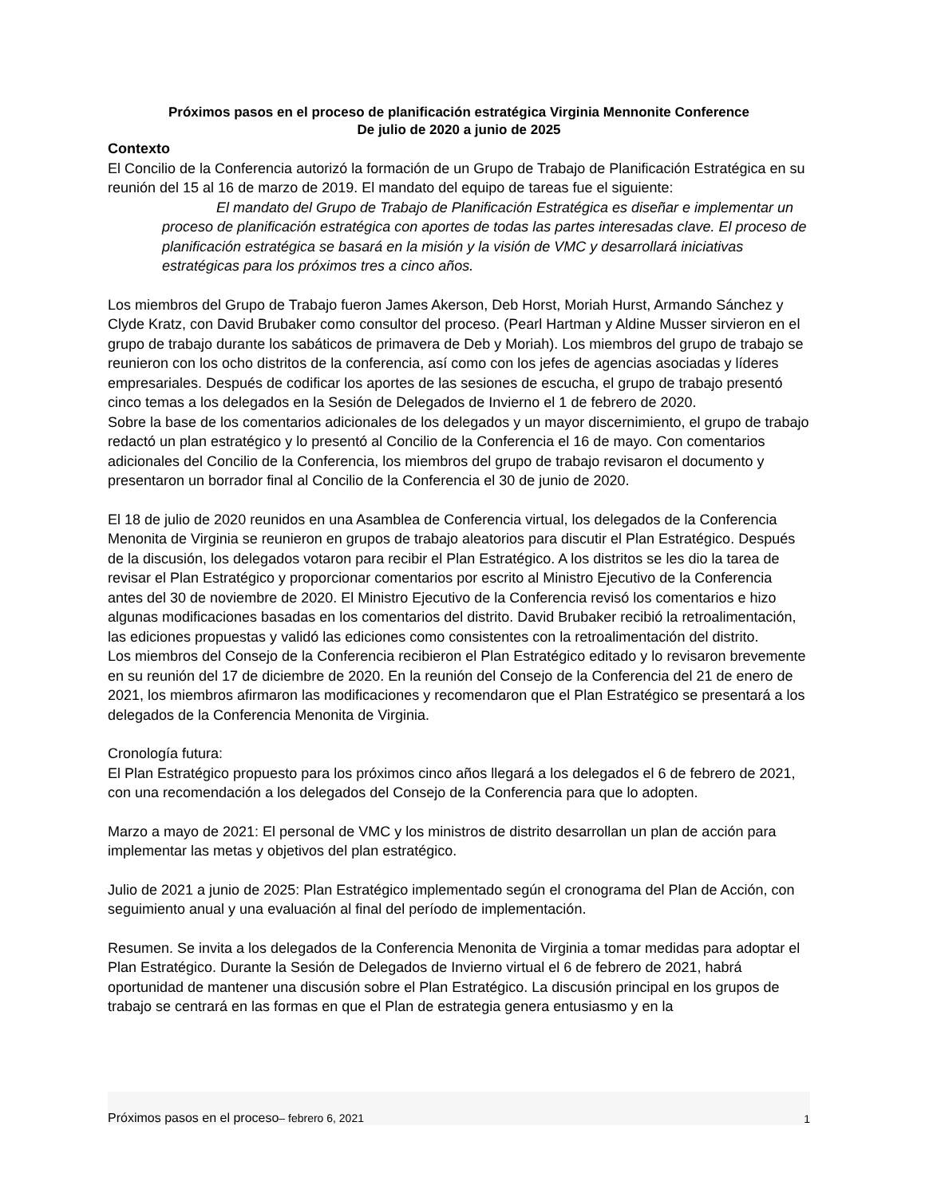Próximos pasos en el proceso de planificación estratégica Virginia Mennonite Conference
De julio de 2020 a junio de 2025
Contexto
El Concilio de la Conferencia autorizó la formación de un Grupo de Trabajo de Planificación Estratégica en su reunión del 15 al 16 de marzo de 2019. El mandato del equipo de tareas fue el siguiente:
El mandato del Grupo de Trabajo de Planificación Estratégica es diseñar e implementar un proceso de planificación estratégica con aportes de todas las partes interesadas clave. El proceso de planificación estratégica se basará en la misión y la visión de VMC y desarrollará iniciativas estratégicas para los próximos tres a cinco años.
Los miembros del Grupo de Trabajo fueron James Akerson, Deb Horst, Moriah Hurst, Armando Sánchez y Clyde Kratz, con David Brubaker como consultor del proceso. (Pearl Hartman y Aldine Musser sirvieron en el grupo de trabajo durante los sabáticos de primavera de Deb y Moriah). Los miembros del grupo de trabajo se reunieron con los ocho distritos de la conferencia, así como con los jefes de agencias asociadas y líderes empresariales. Después de codificar los aportes de las sesiones de escucha, el grupo de trabajo presentó cinco temas a los delegados en la Sesión de Delegados de Invierno el 1 de febrero de 2020.
Sobre la base de los comentarios adicionales de los delegados y un mayor discernimiento, el grupo de trabajo redactó un plan estratégico y lo presentó al Concilio de la Conferencia el 16 de mayo. Con comentarios adicionales del Concilio de la Conferencia, los miembros del grupo de trabajo revisaron el documento y presentaron un borrador final al Concilio de la Conferencia el 30 de junio de 2020.
El 18 de julio de 2020 reunidos en una Asamblea de Conferencia virtual, los delegados de la Conferencia Menonita de Virginia se reunieron en grupos de trabajo aleatorios para discutir el Plan Estratégico. Después de la discusión, los delegados votaron para recibir el Plan Estratégico. A los distritos se les dio la tarea de revisar el Plan Estratégico y proporcionar comentarios por escrito al Ministro Ejecutivo de la Conferencia antes del 30 de noviembre de 2020. El Ministro Ejecutivo de la Conferencia revisó los comentarios e hizo algunas modificaciones basadas en los comentarios del distrito. David Brubaker recibió la retroalimentación, las ediciones propuestas y validó las ediciones como consistentes con la retroalimentación del distrito.
Los miembros del Consejo de la Conferencia recibieron el Plan Estratégico editado y lo revisaron brevemente en su reunión del 17 de diciembre de 2020. En la reunión del Consejo de la Conferencia del 21 de enero de 2021, los miembros afirmaron las modificaciones y recomendaron que el Plan Estratégico se presentará a los delegados de la Conferencia Menonita de Virginia.
Cronología futura:
El Plan Estratégico propuesto para los próximos cinco años llegará a los delegados el 6 de febrero de 2021, con una recomendación a los delegados del Consejo de la Conferencia para que lo adopten.
Marzo a mayo de 2021: El personal de VMC y los ministros de distrito desarrollan un plan de acción para implementar las metas y objetivos del plan estratégico.
Julio de 2021 a junio de 2025: Plan Estratégico implementado según el cronograma del Plan de Acción, con seguimiento anual y una evaluación al final del período de implementación.
Resumen. Se invita a los delegados de la Conferencia Menonita de Virginia a tomar medidas para adoptar el Plan Estratégico. Durante la Sesión de Delegados de Invierno virtual el 6 de febrero de 2021, habrá oportunidad de mantener una discusión sobre el Plan Estratégico. La discusión principal en los grupos de trabajo se centrará en las formas en que el Plan de estrategia genera entusiasmo y en la
Próximos pasos en el proceso– febrero 6, 2021 1